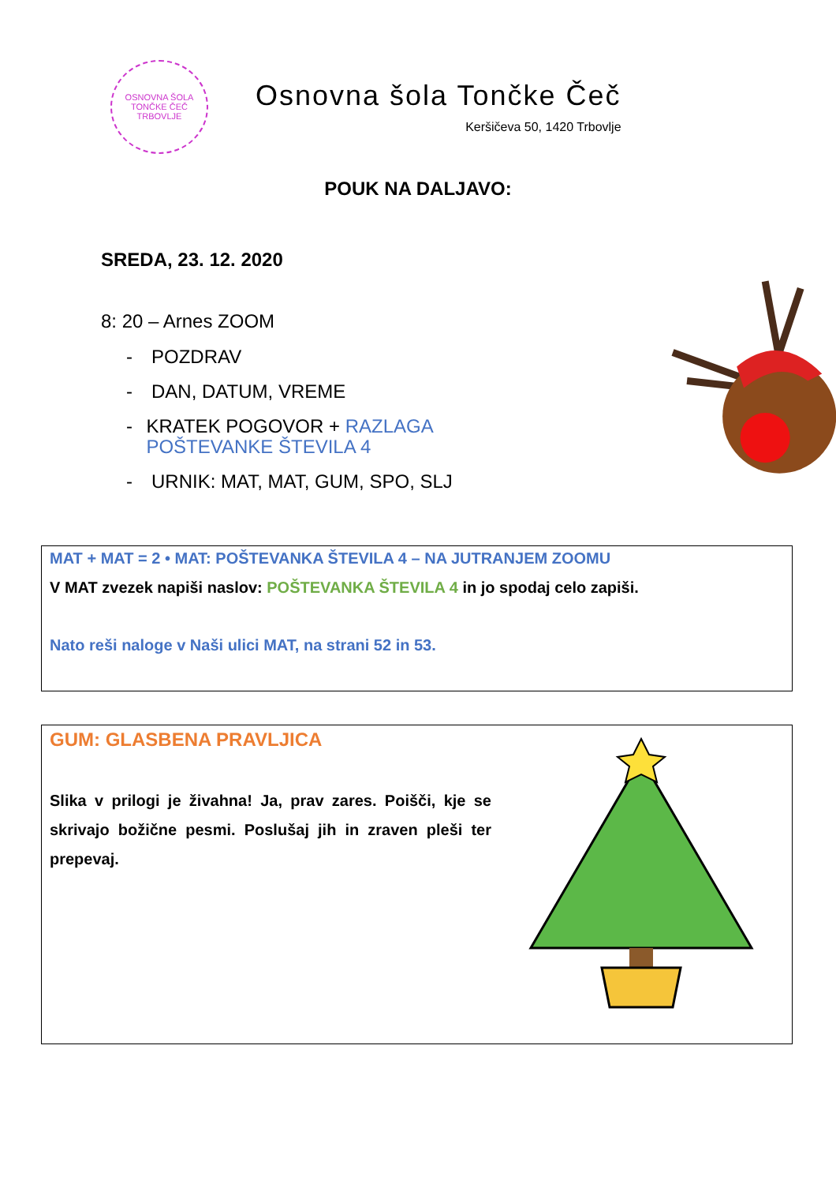OSNOVNA ŠOLA TONČKE ČEČ
TRBOVLJE
Osnovna šola Tončke Čeč
Keršičeva 50, 1420 Trbovlje
POUK NA DALJAVO:
SREDA, 23. 12. 2020
8: 20 – Arnes ZOOM
- POZDRAV
- DAN, DATUM, VREME
- KRATEK POGOVOR + RAZLAGA POŠTEVANKE ŠTEVILA 4
- URNIK: MAT, MAT, GUM, SPO, SLJ
MAT + MAT = 2 • MAT: POŠTEVANKA ŠTEVILA 4 – NA JUTRANJEM ZOOMU
V MAT zvezek napiši naslov: POŠTEVANKA ŠTEVILA 4 in jo spodaj celo zapiši.
Nato reši naloge v Naši ulici MAT, na strani 52 in 53.
GUM: GLASBENA PRAVLJICA
Slika v prilogi je živahna! Ja, prav zares. Poišči, kje se skrivajo božične pesmi. Poslušaj jih in zraven pleši ter prepevaj.